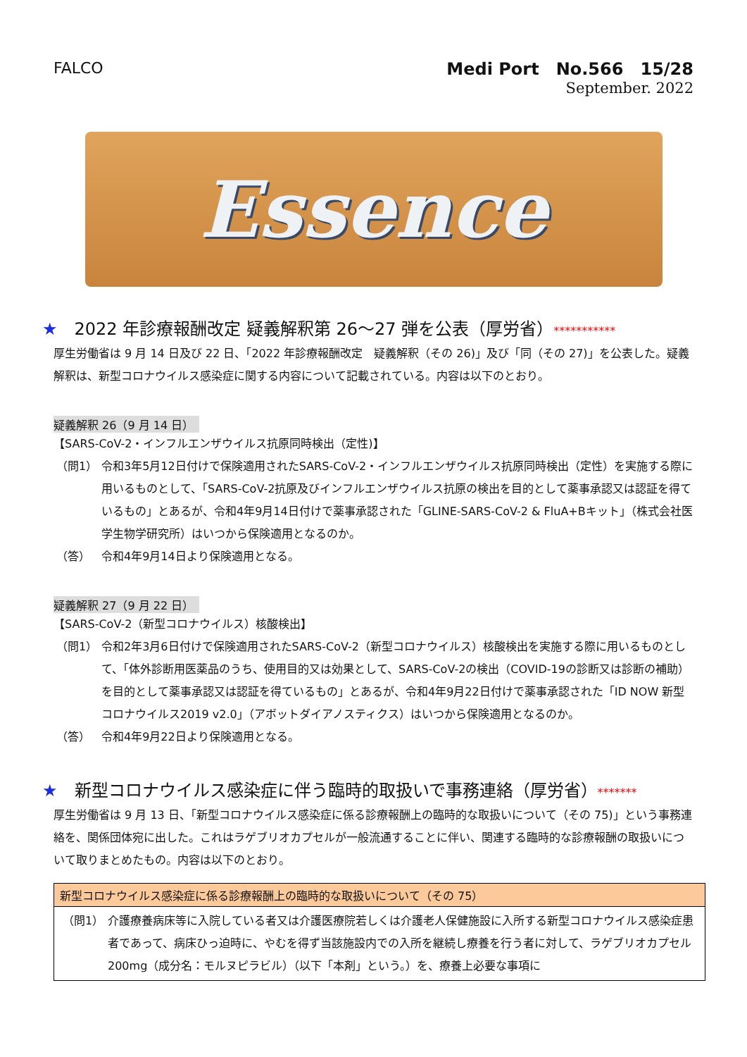FALCO
Medi Port　No.566　15/28
September. 2022
Essence
★ 2022 年診療報酬改定 疑義解釈第 26～27 弾を公表（厚労省）***********
厚生労働省は 9 月 14 日及び 22 日、「2022 年診療報酬改定　疑義解釈（その 26)」及び「同（その 27)」を公表した。疑義解釈は、新型コロナウイルス感染症に関する内容について記載されている。内容は以下のとおり。
疑義解釈 26（9 月 14 日）
【SARS-CoV-2・インフルエンザウイルス抗原同時検出（定性)】
（問1） 令和3年5月12日付けで保険適用されたSARS-CoV-2・インフルエンザウイルス抗原同時検出（定性）を実施する際に用いるものとして、「SARS-CoV-2抗原及びインフルエンザウイルス抗原の検出を目的として薬事承認又は認証を得ているもの」とあるが、令和4年9月14日付けで薬事承認された「GLINE-SARS-CoV-2 & FluA+Bキット」（株式会社医学生物学研究所）はいつから保険適用となるのか。
（答） 令和4年9月14日より保険適用となる。
疑義解釈 27（9 月 22 日）
【SARS-CoV-2（新型コロナウイルス）核酸検出】
（問1） 令和2年3月6日付けで保険適用されたSARS-CoV-2（新型コロナウイルス）核酸検出を実施する際に用いるものとして、「体外診断用医薬品のうち、使用目的又は効果として、SARS-CoV-2の検出（COVID-19の診断又は診断の補助）を目的として薬事承認又は認証を得ているもの」とあるが、令和4年9月22日付けで薬事承認された「ID NOW 新型コロナウイルス2019 v2.0」（アボットダイアノスティクス）はいつから保険適用となるのか。
（答） 令和4年9月22日より保険適用となる。
★ 新型コロナウイルス感染症に伴う臨時的取扱いで事務連絡（厚労省）*******
厚生労働省は 9 月 13 日、「新型コロナウイルス感染症に係る診療報酬上の臨時的な取扱いについて（その 75)」という事務連絡を、関係団体宛に出した。これはラゲブリオカプセルが一般流通することに伴い、関連する臨時的な診療報酬の取扱いについて取りまとめたもの。内容は以下のとおり。
新型コロナウイルス感染症に係る診療報酬上の臨時的な取扱いについて（その 75）
（問1） 介護療養病床等に入院している者又は介護医療院若しくは介護老人保健施設に入所する新型コロナウイルス感染症患者であって、病床ひっ迫時に、やむを得ず当該施設内での入所を継続し療養を行う者に対して、ラゲブリオカプセル200mg（成分名：モルヌピラビル）（以下「本剤」という。）を、療養上必要な事項に